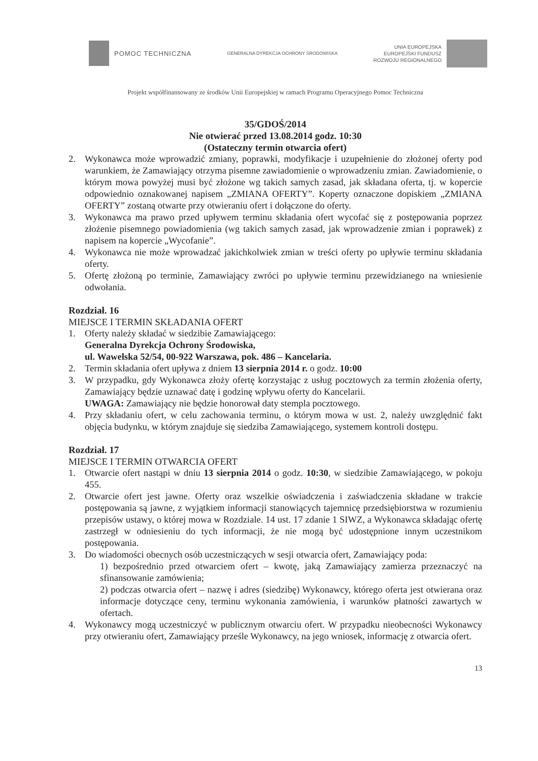POMOC TECHNICZNA
GENERALNA DYREKCJA OCHRONY ŚRODOWISKA
UNIA EUROPEJSKA
EUROPEJSKI FUNDUSZ
ROZWOJU REGIONALNEGO
Projekt współfinansowany ze środków Unii Europejskiej w ramach Programu Operacyjnego Pomoc Techniczna
35/GDOŚ/2014
Nie otwierać przed 13.08.2014 godz. 10:30
(Ostateczny termin otwarcia ofert)
2. Wykonawca może wprowadzić zmiany, poprawki, modyfikacje i uzupełnienie do złożonej oferty pod warunkiem, że Zamawiający otrzyma pisemne zawiadomienie o wprowadzeniu zmian. Zawiadomienie, o którym mowa powyżej musi być złożone wg takich samych zasad, jak składana oferta, tj. w kopercie odpowiednio oznakowanej napisem „ZMIANA OFERTY”. Koperty oznaczone dopiskiem „ZMIANA OFERTY” zostaną otwarte przy otwieraniu ofert i dołączone do oferty.
3. Wykonawca ma prawo przed upływem terminu składania ofert wycofać się z postępowania poprzez złożenie pisemnego powiadomienia (wg takich samych zasad, jak wprowadzenie zmian i poprawek) z napisem na kopercie „Wycofanie”.
4. Wykonawca nie może wprowadzać jakichkolwiek zmian w treści oferty po upływie terminu składania oferty.
5. Ofertę złożoną po terminie, Zamawiający zwróci po upływie terminu przewidzianego na wniesienie odwołania.
Rozdział. 16
MIEJSCE I TERMIN SKŁADANIA OFERT
1. Oferty należy składać w siedzibie Zamawiającego:
Generalna Dyrekcja Ochrony Środowiska,
ul. Wawelska 52/54, 00-922 Warszawa, pok. 486 – Kancelaria.
2. Termin składania ofert upływa z dniem 13 sierpnia 2014 r. o godz. 10:00
3. W przypadku, gdy Wykonawca złoży ofertę korzystając z usług pocztowych za termin złożenia oferty, Zamawiający będzie uznawać datę i godzinę wpływu oferty do Kancelarii.
UWAGA: Zamawiający nie będzie honorował daty stempla pocztowego.
4. Przy składaniu ofert, w celu zachowania terminu, o którym mowa w ust. 2, należy uwzględnić fakt objęcia budynku, w którym znajduje się siedziba Zamawiającego, systemem kontroli dostępu.
Rozdział. 17
MIEJSCE I TERMIN OTWARCIA OFERT
1. Otwarcie ofert nastąpi w dniu 13 sierpnia 2014 o godz. 10:30, w siedzibie Zamawiającego, w pokoju 455.
2. Otwarcie ofert jest jawne. Oferty oraz wszelkie oświadczenia i zaświadczenia składane w trakcie postępowania są jawne, z wyjątkiem informacji stanowiących tajemnicę przedsiębiorstwa w rozumieniu przepisów ustawy, o której mowa w Rozdziale. 14 ust. 17 zdanie 1 SIWZ, a Wykonawca składając ofertę zastrzegł w odniesieniu do tych informacji, że nie mogą być udostępnione innym uczestnikom postępowania.
3. Do wiadomości obecnych osób uczestniczących w sesji otwarcia ofert, Zamawiający poda:
1) bezpośrednio przed otwarciem ofert – kwotę, jaką Zamawiający zamierza przeznaczyć na sfinansowanie zamówienia;
2) podczas otwarcia ofert – nazwę i adres (siedzibę) Wykonawcy, którego oferta jest otwierana oraz informacje dotyczące ceny, terminu wykonania zamówienia, i warunków płatności zawartych w ofertach.
4. Wykonawcy mogą uczestniczyć w publicznym otwarciu ofert. W przypadku nieobecności Wykonawcy przy otwieraniu ofert, Zamawiający prześle Wykonawcy, na jego wniosek, informację z otwarcia ofert.
13